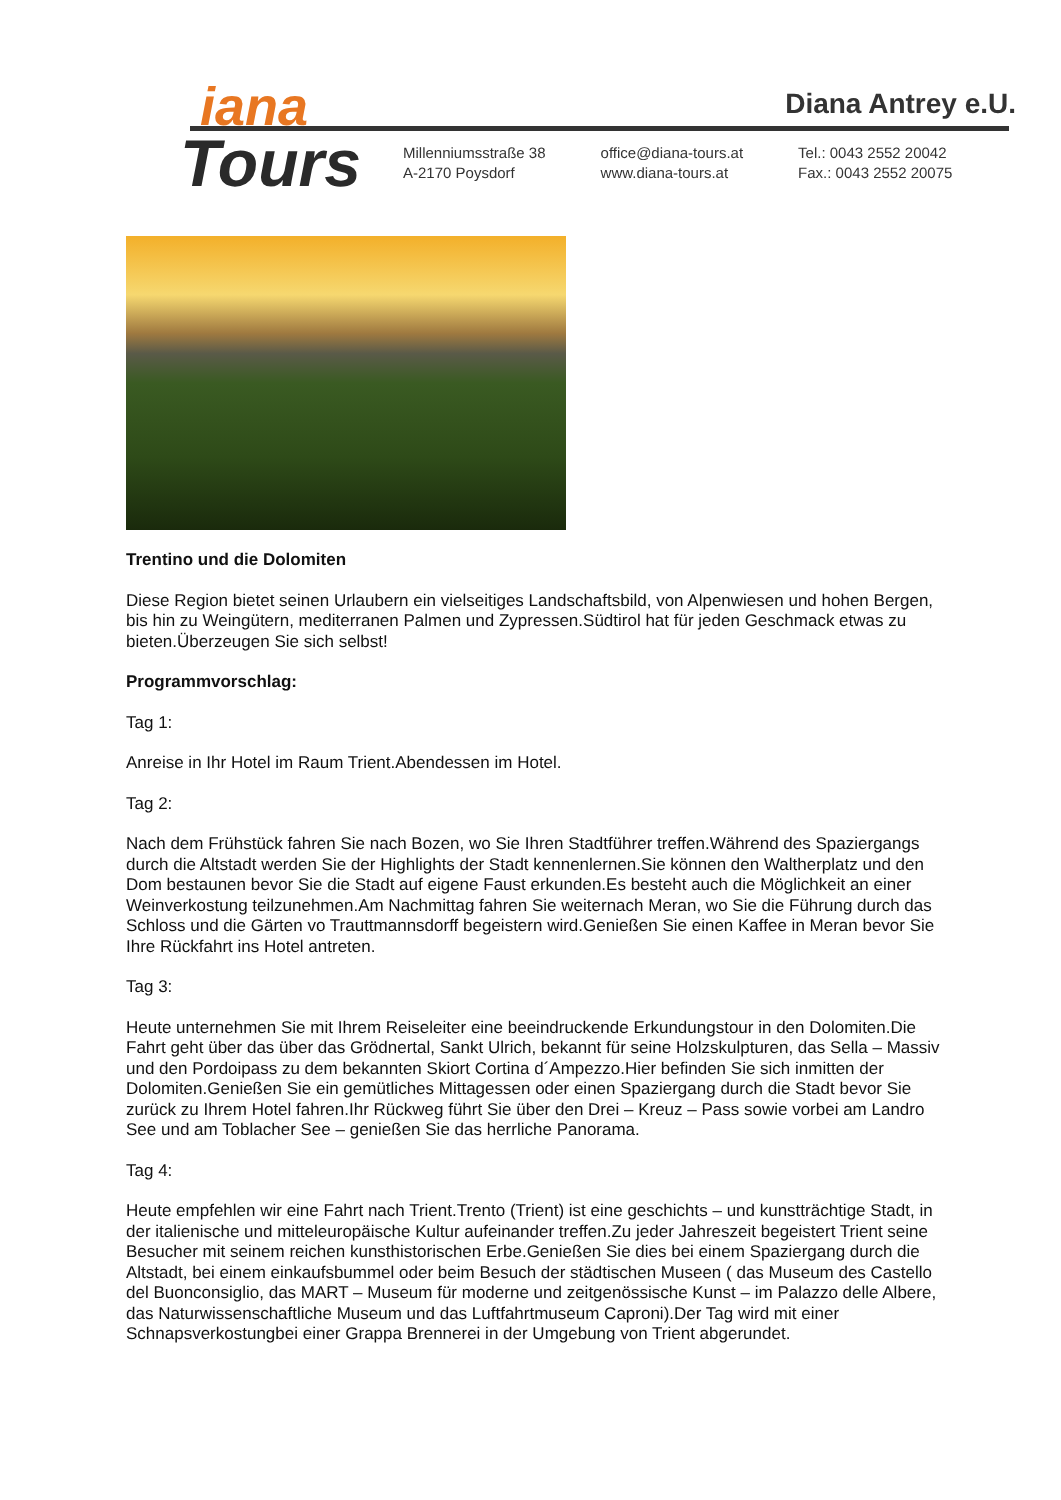iana
Tours
Diana Antrey e.U.
Millenniumsstraße 38
A-2170 Poysdorf
office@diana-tours.at
www.diana-tours.at
Tel.: 0043 2552 20042
Fax.: 0043 2552 20075
Trentino und die Dolomiten
Diese Region bietet seinen Urlaubern ein vielseitiges Landschaftsbild, von Alpenwiesen und hohen Bergen, bis hin zu Weingütern, mediterranen Palmen und Zypressen.Südtirol hat für jeden Geschmack etwas zu bieten.Überzeugen Sie sich selbst!
Programmvorschlag:
Tag 1:
Anreise in Ihr Hotel im Raum Trient.Abendessen im Hotel.
Tag 2:
Nach dem Frühstück fahren Sie nach Bozen, wo Sie Ihren Stadtführer treffen.Während des Spaziergangs durch die Altstadt werden Sie der Highlights der Stadt kennenlernen.Sie können den Waltherplatz und den Dom bestaunen bevor Sie die Stadt auf eigene Faust erkunden.Es besteht auch die Möglichkeit an einer Weinverkostung teilzunehmen.Am Nachmittag fahren Sie weiternach Meran, wo Sie die Führung durch das Schloss und die Gärten vo Trauttmannsdorff begeistern wird.Genießen Sie einen Kaffee in Meran bevor Sie Ihre Rückfahrt ins Hotel antreten.
Tag 3:
Heute unternehmen Sie mit Ihrem Reiseleiter eine beeindruckende Erkundungstour in den Dolomiten.Die Fahrt geht über das über das Grödnertal, Sankt Ulrich, bekannt für seine Holzskulpturen, das Sella – Massiv und den Pordoipass zu dem bekannten Skiort Cortina d´Ampezzo.Hier befinden Sie sich inmitten der Dolomiten.Genießen Sie ein gemütliches Mittagessen oder einen Spaziergang durch die Stadt bevor Sie zurück zu Ihrem Hotel fahren.Ihr Rückweg führt Sie über den Drei – Kreuz – Pass sowie vorbei am Landro See und am Toblacher See – genießen Sie das herrliche Panorama.
Tag 4:
Heute empfehlen wir eine Fahrt nach Trient.Trento (Trient) ist eine geschichts – und kunstträchtige Stadt, in der italienische und mitteleuropäische Kultur aufeinander treffen.Zu jeder Jahreszeit begeistert Trient seine Besucher mit seinem reichen kunsthistorischen Erbe.Genießen Sie dies bei einem Spaziergang durch die Altstadt, bei einem einkaufsbummel oder beim Besuch der städtischen Museen ( das Museum des Castello del Buonconsiglio, das MART – Museum für moderne und zeitgenössische Kunst – im Palazzo delle Albere, das Naturwissenschaftliche Museum und das Luftfahrtmuseum Caproni).Der Tag wird mit einer Schnapsverkostungbei einer Grappa Brennerei in der Umgebung von Trient abgerundet.